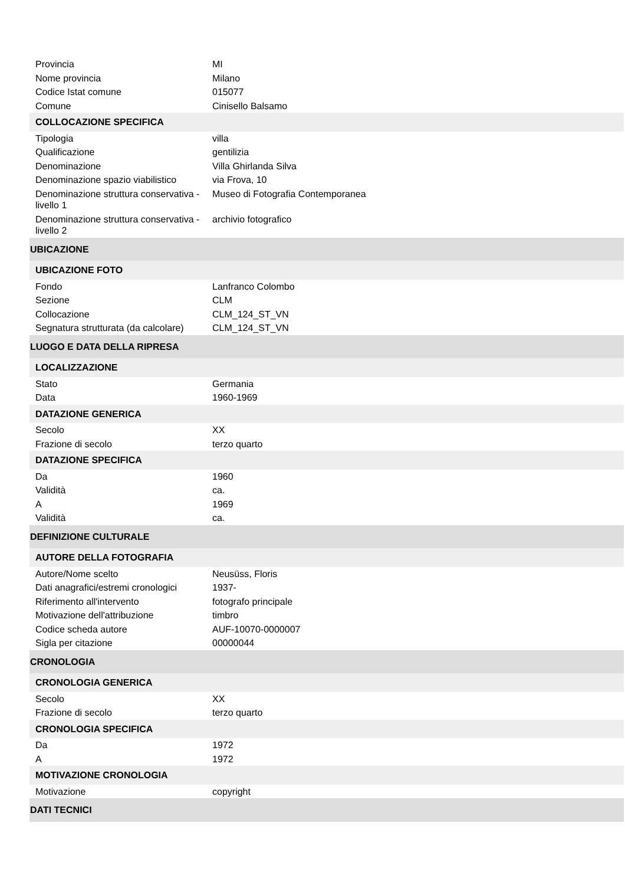| Provincia | MI |
| Nome provincia | Milano |
| Codice Istat comune | 015077 |
| Comune | Cinisello Balsamo |
| COLLOCAZIONE SPECIFICA | |
| Tipologia | villa |
| Qualificazione | gentilizia |
| Denominazione | Villa Ghirlanda Silva |
| Denominazione spazio viabilistico | via Frova, 10 |
| Denominazione struttura conservativa - livello 1 | Museo di Fotografia Contemporanea |
| Denominazione struttura conservativa - livello 2 | archivio fotografico |
| UBICAZIONE | |
| UBICAZIONE FOTO | |
| Fondo | Lanfranco Colombo |
| Sezione | CLM |
| Collocazione | CLM_124_ST_VN |
| Segnatura strutturata (da calcolare) | CLM_124_ST_VN |
| LUOGO E DATA DELLA RIPRESA | |
| LOCALIZZAZIONE | |
| Stato | Germania |
| Data | 1960-1969 |
| DATAZIONE GENERICA | |
| Secolo | XX |
| Frazione di secolo | terzo quarto |
| DATAZIONE SPECIFICA | |
| Da | 1960 |
| Validità | ca. |
| A | 1969 |
| Validità | ca. |
| DEFINIZIONE CULTURALE | |
| AUTORE DELLA FOTOGRAFIA | |
| Autore/Nome scelto | Neusüss, Floris |
| Dati anagrafici/estremi cronologici | 1937- |
| Riferimento all'intervento | fotografo principale |
| Motivazione dell'attribuzione | timbro |
| Codice scheda autore | AUF-10070-0000007 |
| Sigla per citazione | 00000044 |
| CRONOLOGIA | |
| CRONOLOGIA GENERICA | |
| Secolo | XX |
| Frazione di secolo | terzo quarto |
| CRONOLOGIA SPECIFICA | |
| Da | 1972 |
| A | 1972 |
| MOTIVAZIONE CRONOLOGIA | |
| Motivazione | copyright |
| DATI TECNICI | |